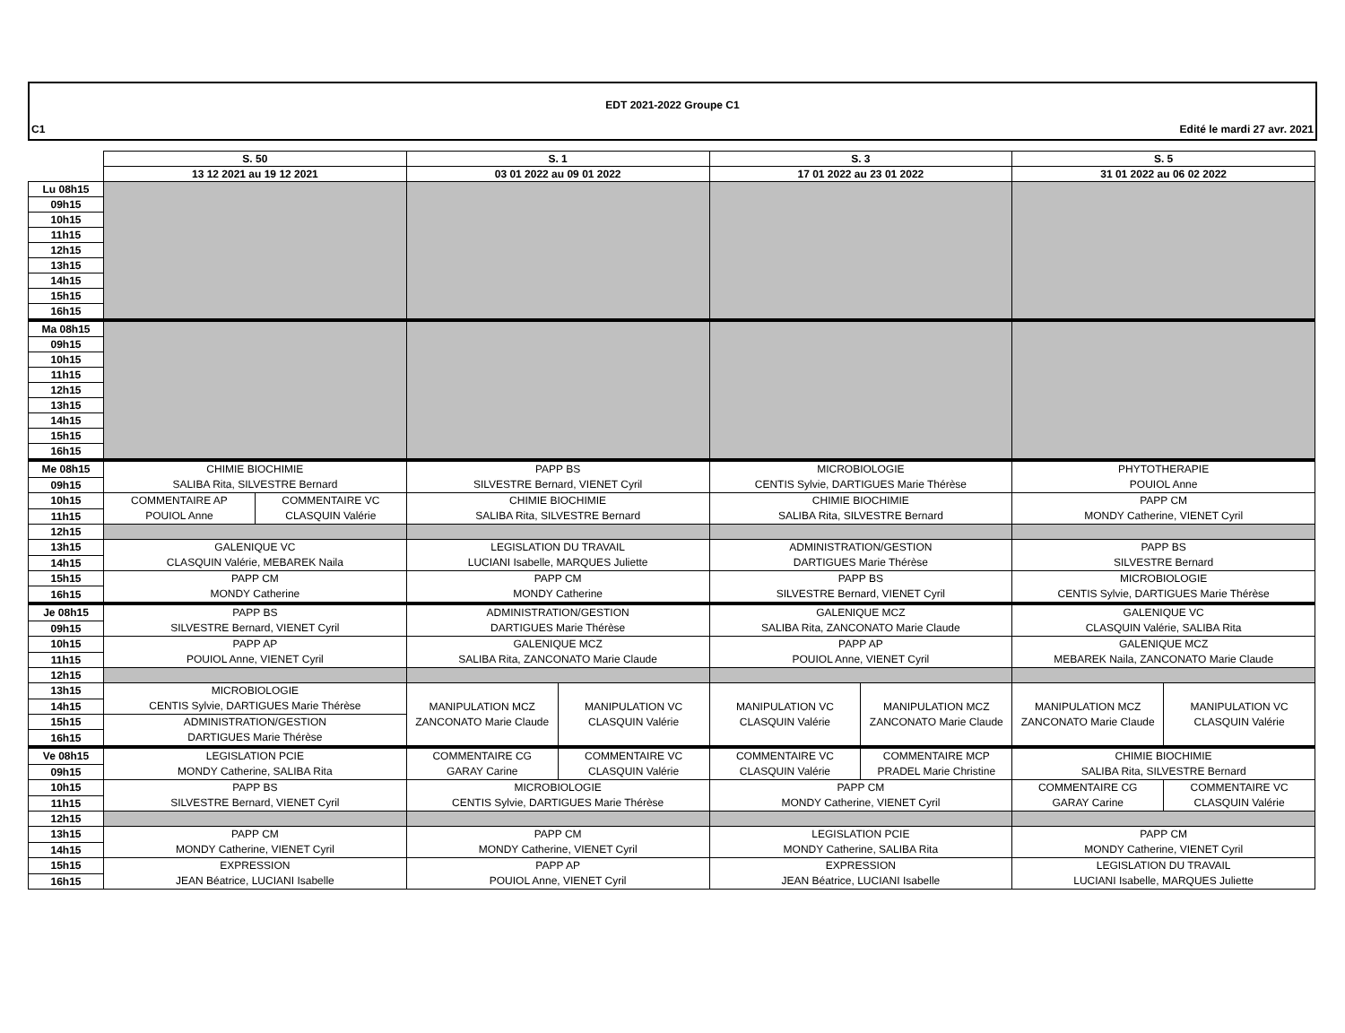EDT 2021-2022 Groupe C1
C1 Edité le mardi 27 avr. 2021
| | S. 50 | | S. 1 | | S. 3 | | S. 5 | |
| --- | --- | --- | --- | --- | --- | --- | --- | --- |
| | 13 12 2021 au 19 12 2021 | | 03 01 2022 au 09 01 2022 | | 17 01 2022 au 23 01 2022 | | 31 01 2022 au 06 02 2022 | |
| Lu 08h15 | | | | | | | | |
| 09h15 | | | | | | | | |
| 10h15 | | | | | | | | |
| 11h15 | | | | | | | | |
| 12h15 | | | | | | | | |
| 13h15 | | | | | | | | |
| 14h15 | | | | | | | | |
| 15h15 | | | | | | | | |
| 16h15 | | | | | | | | |
| Ma 08h15 | | | | | | | | |
| 09h15 | | | | | | | | |
| 10h15 | | | | | | | | |
| 11h15 | | | | | | | | |
| 12h15 | | | | | | | | |
| 13h15 | | | | | | | | |
| 14h15 | | | | | | | | |
| 15h15 | | | | | | | | |
| 16h15 | | | | | | | | |
| Me 08h15 | CHIMIE BIOCHIMIE SALIBA Rita, SILVESTRE Bernard | | PAPP BS SILVESTRE Bernard, VIENET Cyril | | MICROBIOLOGIE CENTIS Sylvie, DARTIGUES Marie Thérèse | | PHYTOTHERAPIE POUIOL Anne | |
| 09h15 | | | | | | | | |
| 10h15 | COMMENTAIRE AP POUIOL Anne | COMMENTAIRE VC CLASQUIN Valérie | CHIMIE BIOCHIMIE SALIBA Rita, SILVESTRE Bernard | | CHIMIE BIOCHIMIE SALIBA Rita, SILVESTRE Bernard | | PAPP CM MONDY Catherine, VIENET Cyril | |
| 11h15 | | | | | | | | |
| 12h15 | | | | | | | | |
| 13h15 | GALENIQUE VC CLASQUIN Valérie, MEBAREK Naila | | LEGISLATION DU TRAVAIL LUCIANI Isabelle, MARQUES Juliette | | ADMINISTRATION/GESTION DARTIGUES Marie Thérèse | | PAPP BS SILVESTRE Bernard | |
| 14h15 | | | | | | | | |
| 15h15 | PAPP CM MONDY Catherine | | PAPP CM MONDY Catherine | | PAPP BS SILVESTRE Bernard, VIENET Cyril | | MICROBIOLOGIE CENTIS Sylvie, DARTIGUES Marie Thérèse | |
| 16h15 | | | | | | | | |
| Je 08h15 | PAPP BS SILVESTRE Bernard, VIENET Cyril | | ADMINISTRATION/GESTION DARTIGUES Marie Thérèse | | GALENIQUE MCZ SALIBA Rita, ZANCONATO Marie Claude | | GALENIQUE VC CLASQUIN Valérie, SALIBA Rita | |
| 09h15 | | | | | | | | |
| 10h15 | PAPP AP POUIOL Anne, VIENET Cyril | | GALENIQUE MCZ SALIBA Rita, ZANCONATO Marie Claude | | PAPP AP POUIOL Anne, VIENET Cyril | | GALENIQUE MCZ MEBAREK Naila, ZANCONATO Marie Claude | |
| 11h15 | | | | | | | | |
| 12h15 | | | | | | | | |
| 13h15 | MICROBIOLOGIE CENTIS Sylvie, DARTIGUES Marie Thérèse | | MANIPULATION MCZ ZANCONATO Marie Claude | MANIPULATION VC CLASQUIN Valérie | MANIPULATION VC CLASQUIN Valérie | MANIPULATION MCZ ZANCONATO Marie Claude | MANIPULATION MCZ ZANCONATO Marie Claude | MANIPULATION VC CLASQUIN Valérie |
| 14h15 | | | | | | | | |
| 15h15 | ADMINISTRATION/GESTION DARTIGUES Marie Thérèse | | | | | | | |
| 16h15 | | | | | | | | |
| Ve 08h15 | LEGISLATION PCIE MONDY Catherine, SALIBA Rita | | COMMENTAIRE CG GARAY Carine | COMMENTAIRE VC CLASQUIN Valérie | COMMENTAIRE VC CLASQUIN Valérie | COMMENTAIRE MCP PRADEL Marie Christine | CHIMIE BIOCHIMIE SALIBA Rita, SILVESTRE Bernard | |
| 09h15 | | | | | | | | |
| 10h15 | PAPP BS SILVESTRE Bernard, VIENET Cyril | | MICROBIOLOGIE CENTIS Sylvie, DARTIGUES Marie Thérèse | | PAPP CM MONDY Catherine, VIENET Cyril | | COMMENTAIRE CG GARAY Carine | COMMENTAIRE VC CLASQUIN Valérie |
| 11h15 | | | | | | | | |
| 12h15 | | | | | | | | |
| 13h15 | PAPP CM MONDY Catherine, VIENET Cyril | | PAPP CM MONDY Catherine, VIENET Cyril | | LEGISLATION PCIE MONDY Catherine, SALIBA Rita | | PAPP CM MONDY Catherine, VIENET Cyril | |
| 14h15 | | | | | | | | |
| 15h15 | EXPRESSION JEAN Béatrice, LUCIANI Isabelle | | PAPP AP POUIOL Anne, VIENET Cyril | | EXPRESSION JEAN Béatrice, LUCIANI Isabelle | | LEGISLATION DU TRAVAIL LUCIANI Isabelle, MARQUES Juliette | |
| 16h15 | | | | | | | | |